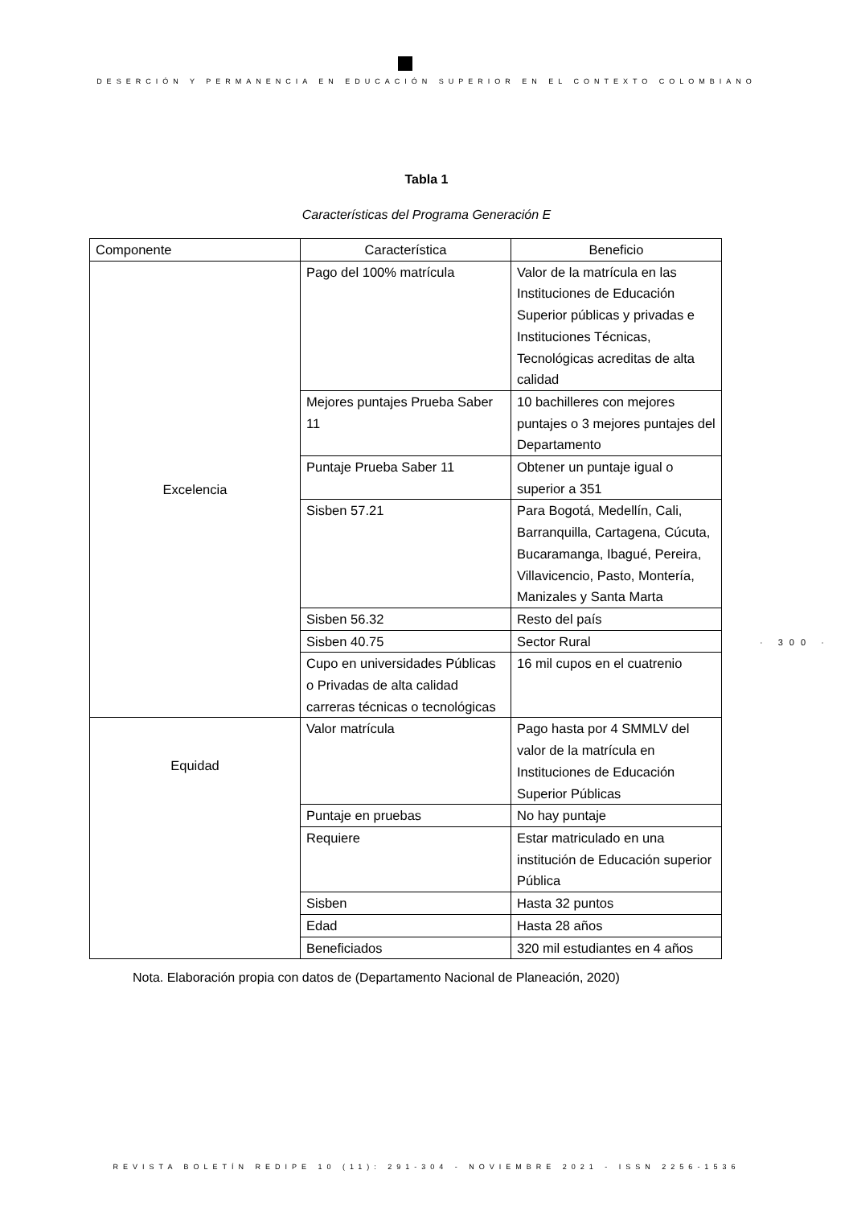DESERCIÓN Y PERMANENCIA EN EDUCACIÓN SUPERIOR EN EL CONTEXTO COLOMBIANO
Tabla 1
Características del Programa Generación E
| Componente | Característica | Beneficio |
| --- | --- | --- |
| Excelencia | Pago del 100% matrícula | Valor de la matrícula en las Instituciones de Educación Superior públicas y privadas e Instituciones Técnicas, Tecnológicas acreditas de alta calidad |
| | Mejores puntajes Prueba Saber 11 | 10 bachilleres con mejores puntajes o 3 mejores puntajes del Departamento |
| | Puntaje Prueba Saber 11 | Obtener un puntaje igual o superior a 351 |
| | Sisben 57.21 | Para Bogotá, Medellín, Cali, Barranquilla, Cartagena, Cúcuta, Bucaramanga, Ibagué, Pereira, Villavicencio, Pasto, Montería, Manizales y Santa Marta |
| | Sisben 56.32 | Resto del país |
| | Sisben 40.75 | Sector Rural |
| | Cupo en universidades Públicas o Privadas de alta calidad carreras técnicas o tecnológicas | 16 mil cupos en el cuatrenio |
| Equidad | Valor matrícula | Pago hasta por 4 SMMLV del valor de la matrícula en Instituciones de Educación Superior Públicas |
| | Puntaje en pruebas | No hay puntaje |
| | Requiere | Estar matriculado en una institución de Educación superior Pública |
| | Sisben | Hasta 32 puntos |
| | Edad | Hasta 28 años |
| | Beneficiados | 320 mil estudiantes en 4 años |
Nota. Elaboración propia con datos de (Departamento Nacional de Planeación, 2020)
· 300 ·
REVISTA BOLETÍN REDIPE 10 (11): 291-304 - NOVIEMBRE 2021 - ISSN 2256-1536